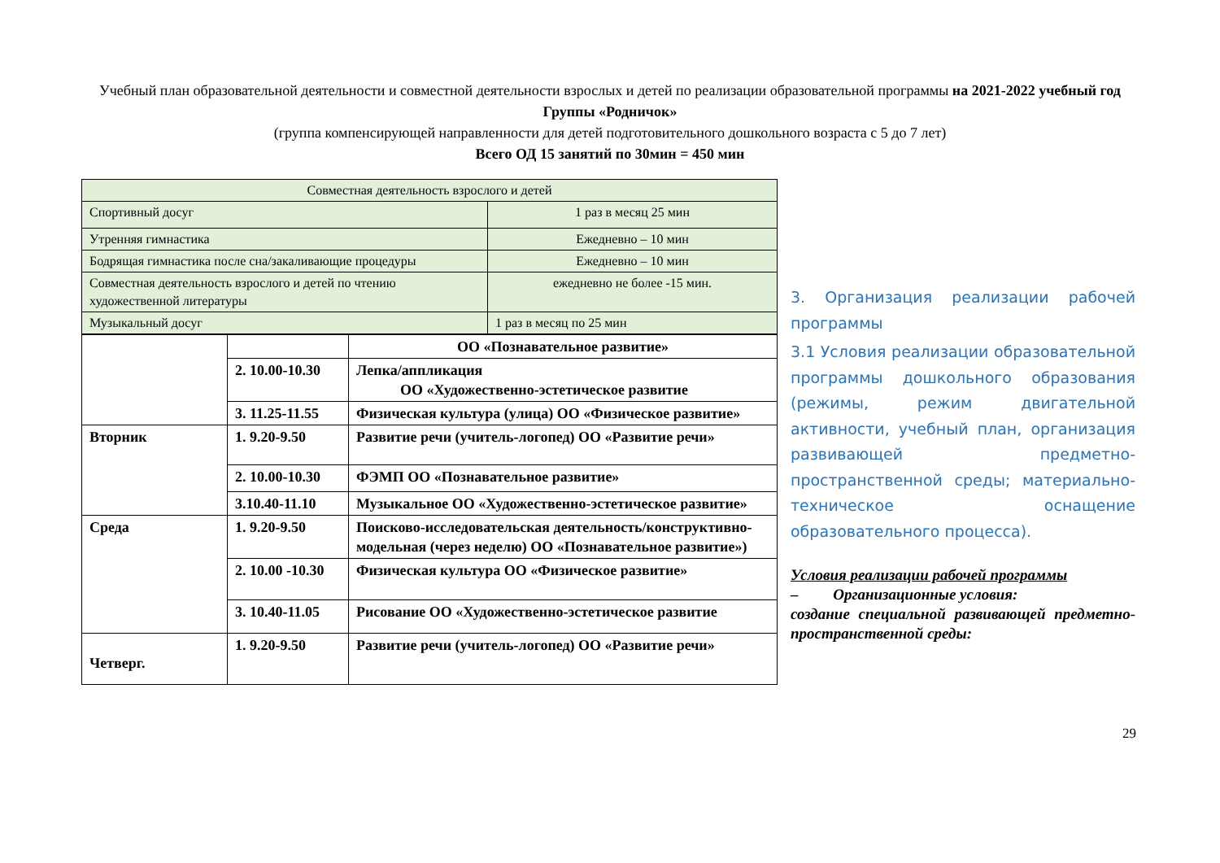Учебный план образовательной деятельности и совместной деятельности взрослых и детей по реализации образовательной программы на 2021-2022 учебный год
Группы «Родничок»
(группа компенсирующей направленности для детей подготовительного дошкольного возраста с 5 до 7 лет)
Всего ОД 15 занятий по 30мин = 450 мин
| Совместная деятельность взрослого и детей | |
| Спортивный досуг | 1 раз в месяц 25 мин |
| Утренняя гимнастика | Ежедневно – 10 мин |
| Бодрящая гимнастика после сна/закаливающие процедуры | Ежедневно – 10 мин |
| Совместная деятельность взрослого и детей по чтению художественной литературы | ежедневно не более -15 мин. |
| Музыкальный досуг | 1 раз в месяц по 25 мин |
| | | ОО «Познавательное развитие» |
| | 2. 10.00-10.30 | Лепка/аппликация ОО «Художественно-эстетическое развитие |
| | 3. 11.25-11.55 | Физическая культура (улица) ОО «Физическое развитие» |
| Вторник | 1. 9.20-9.50 | Развитие речи (учитель-логопед) ОО «Развитие речи» |
| | 2. 10.00-10.30 | ФЭМП ОО «Познавательное развитие» |
| | 3.10.40-11.10 | Музыкальное ОО «Художественно-эстетическое развитие» |
| Среда | 1. 9.20-9.50 | Поисково-исследовательская деятельность/конструктивно- модельная (через неделю) ОО «Познавательное развитие») |
| | 2. 10.00 -10.30 | Физическая культура ОО «Физическое развитие» |
| | 3. 10.40-11.05 | Рисование ОО «Художественно-эстетическое развитие |
| Четверг. | 1. 9.20-9.50 | Развитие речи (учитель-логопед) ОО «Развитие речи» |
3. Организация реализации рабочей программы
3.1 Условия реализации образовательной программы дошкольного образования (режимы, режим двигательной активности, учебный план, организация развивающей предметно-пространственной среды; материально-техническое оснащение образовательного процесса).
Условия реализации рабочей программы
– Организационные условия:
создание специальной развивающей предметно-пространственной среды:
29